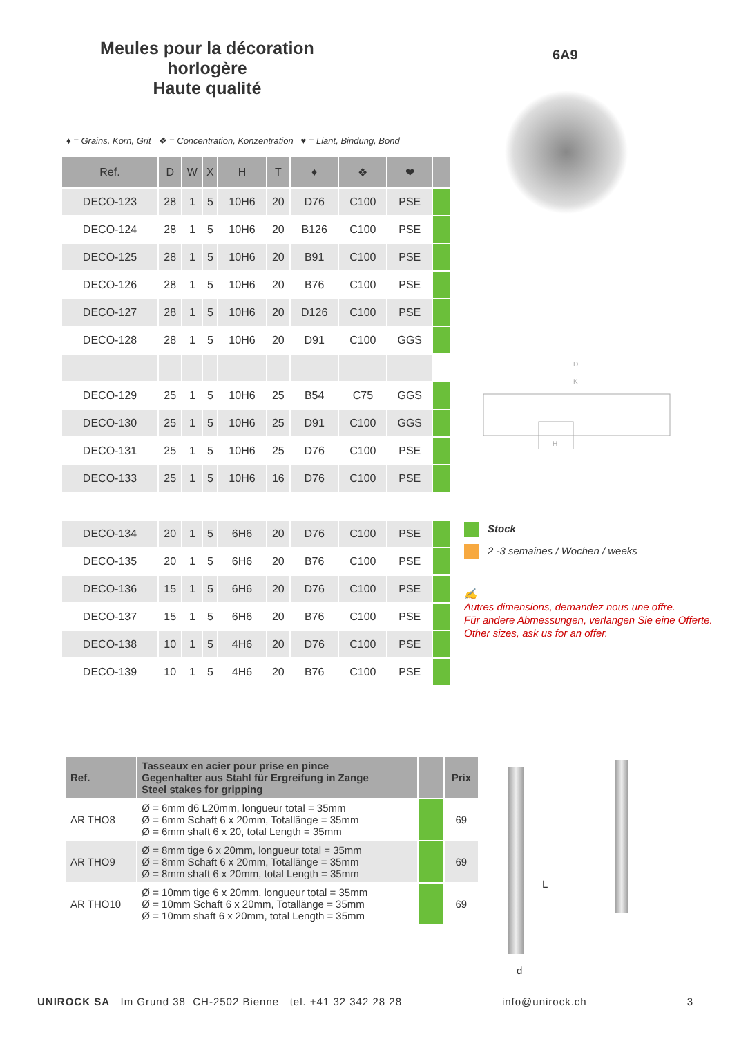Meules pour la décoration horlogère
Haute qualité
6A9
D
K
H
♦ = Grains, Korn, Grit ❖ = Concentration, Konzentration ♥ = Liant, Bindung, Bond
| Ref. | D | W | X | H | T | ♦ | ❖ | ❤ | |
| --- | --- | --- | --- | --- | --- | --- | --- | --- | --- |
| DECO-123 | 28 | 1 | 5 | 10H6 | 20 | D76 | C100 | PSE | |
| DECO-124 | 28 | 1 | 5 | 10H6 | 20 | B126 | C100 | PSE | |
| DECO-125 | 28 | 1 | 5 | 10H6 | 20 | B91 | C100 | PSE | |
| DECO-126 | 28 | 1 | 5 | 10H6 | 20 | B76 | C100 | PSE | |
| DECO-127 | 28 | 1 | 5 | 10H6 | 20 | D126 | C100 | PSE | |
| DECO-128 | 28 | 1 | 5 | 10H6 | 20 | D91 | C100 | GGS | |
| DECO-129 | 25 | 1 | 5 | 10H6 | 25 | B54 | C75 | GGS | |
| DECO-130 | 25 | 1 | 5 | 10H6 | 25 | D91 | C100 | GGS | |
| DECO-131 | 25 | 1 | 5 | 10H6 | 25 | D76 | C100 | PSE | |
| DECO-133 | 25 | 1 | 5 | 10H6 | 16 | D76 | C100 | PSE | |
| DECO-134 | 20 | 1 | 5 | 6H6 | 20 | D76 | C100 | PSE | |
| DECO-135 | 20 | 1 | 5 | 6H6 | 20 | B76 | C100 | PSE | |
| DECO-136 | 15 | 1 | 5 | 6H6 | 20 | D76 | C100 | PSE | |
| DECO-137 | 15 | 1 | 5 | 6H6 | 20 | B76 | C100 | PSE | |
| DECO-138 | 10 | 1 | 5 | 4H6 | 20 | D76 | C100 | PSE | |
| DECO-139 | 10 | 1 | 5 | 4H6 | 20 | B76 | C100 | PSE | |
Stock
2 -3 semaines / Wochen / weeks
✍
Autres dimensions, demandez nous une offre.
Für andere Abmessungen, verlangen Sie eine Offerte.
Other sizes, ask us for an offer.
| Ref. | Tasseaux en acier pour prise en pince Gegenhalter aus Stahl für Ergreifung in Zange Steel stakes for gripping | | Prix |
| --- | --- | --- | --- |
| AR THO8 | Ø = 6mm d6 L20mm, longueur total = 35mm Ø = 6mm Schaft 6 x 20mm, Totallänge = 35mm Ø = 6mm shaft 6 x 20, total Length = 35mm | | 69 |
| AR THO9 | Ø = 8mm tige 6 x 20mm, longueur total = 35mm Ø = 8mm Schaft 6 x 20mm, Totallänge = 35mm Ø = 8mm shaft 6 x 20mm, total Length = 35mm | | 69 |
| AR THO10 | Ø = 10mm tige 6 x 20mm, longueur total = 35mm Ø = 10mm Schaft 6 x 20mm, Totallänge = 35mm Ø = 10mm shaft 6 x 20mm, total Length = 35mm | | 69 |
L
d
UNIROCK SA Im Grund 38 CH-2502 Bienne tel. +41 32 342 28 28 info@unirock.ch 3